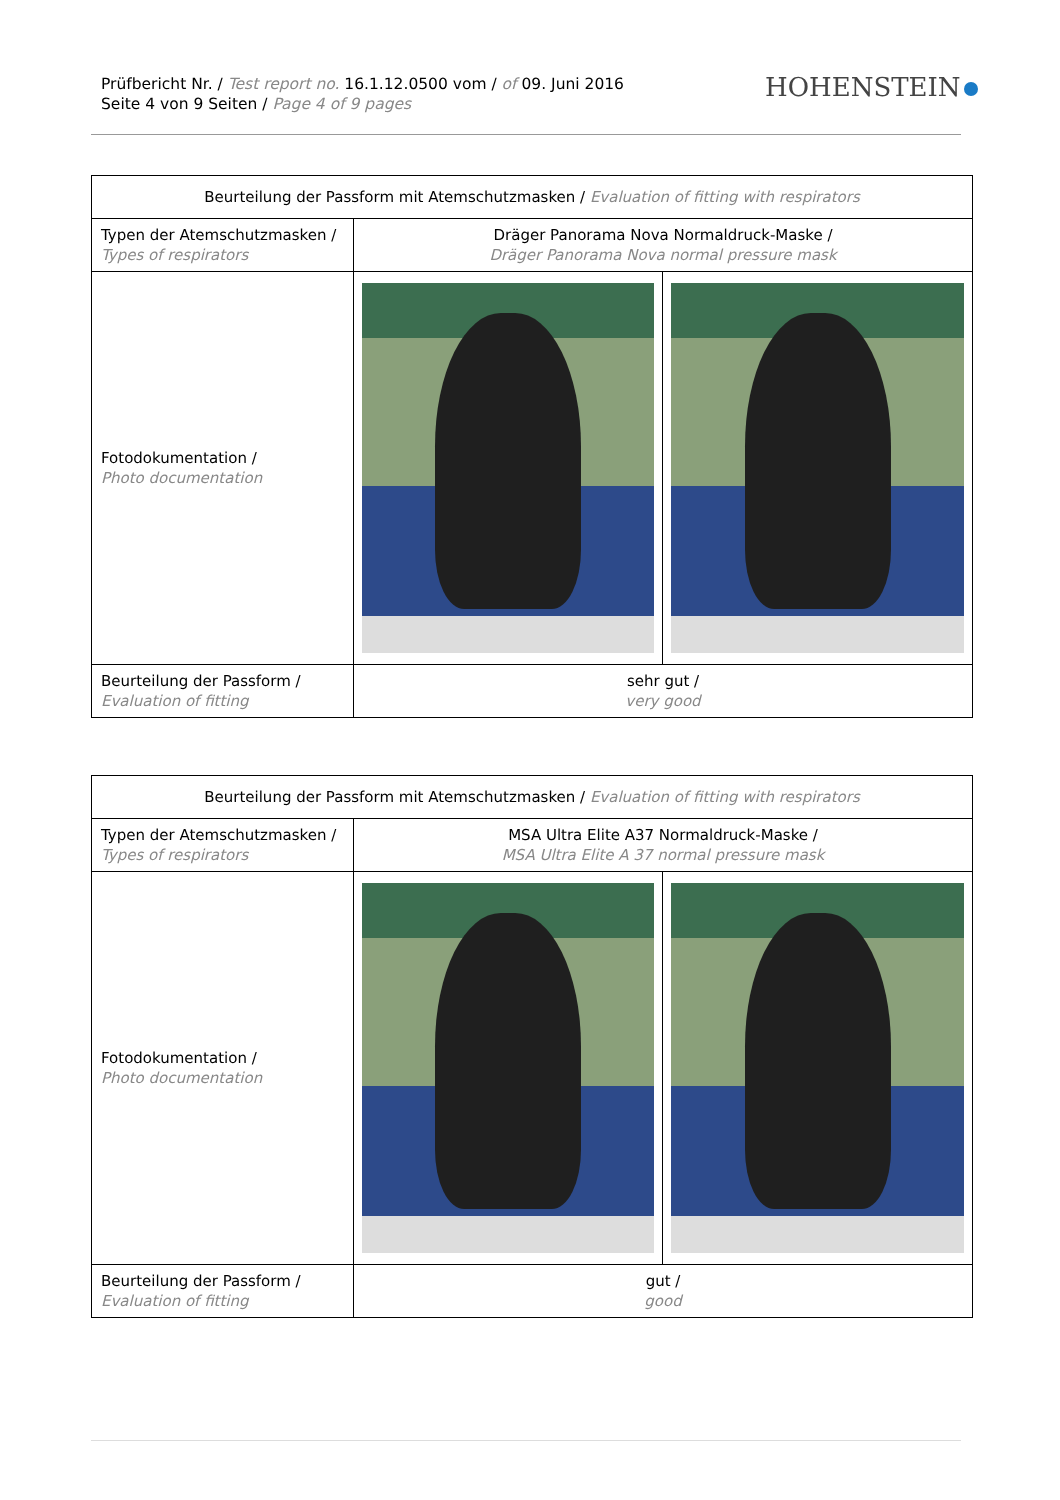Prüfbericht Nr. / Test report no. 16.1.12.0500 vom / of 09. Juni 2016
Seite 4 von 9 Seiten / Page 4 of 9 pages
HOHENSTEIN
| Beurteilung der Passform mit Atemschutzmasken / Evaluation of fitting with respirators | | |
| --- | --- | --- |
| Typen der Atemschutzmasken / Types of respirators | Dräger Panorama Nova Normaldruck-Maske / Dräger Panorama Nova normal pressure mask | |
| Fotodokumentation / Photo documentation | | |
| Beurteilung der Passform / Evaluation of fitting | sehr gut / very good | |
| Beurteilung der Passform mit Atemschutzmasken / Evaluation of fitting with respirators | | |
| --- | --- | --- |
| Typen der Atemschutzmasken / Types of respirators | MSA Ultra Elite A37 Normaldruck-Maske / MSA Ultra Elite A 37 normal pressure mask | |
| Fotodokumentation / Photo documentation | | |
| Beurteilung der Passform / Evaluation of fitting | gut / good | |